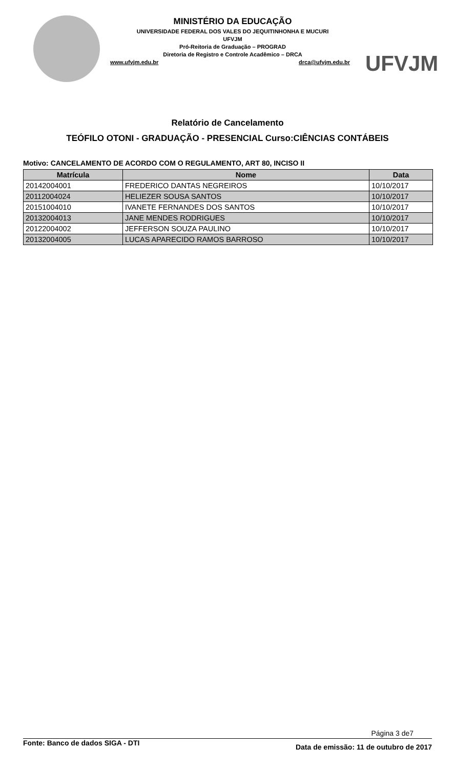MINISTÉRIO DA EDUCAÇÃO
UNIVERSIDADE FEDERAL DOS VALES DO JEQUITINHONHA E MUCURI
UFVJM
Pró-Reitoria de Graduação – PROGRAD
Diretoria de Registro e Controle Acadêmico – DRCA
www.ufvjm.edu.br drca@ufvjm.edu.br
UFVJM
Relatório de Cancelamento
TEÓFILO OTONI - GRADUAÇÃO - PRESENCIAL Curso:CIÊNCIAS CONTÁBEIS
Motivo: CANCELAMENTO DE ACORDO COM O REGULAMENTO, ART 80, INCISO II
| Matrícula | Nome | Data |
| --- | --- | --- |
| 20142004001 | FREDERICO DANTAS NEGREIROS | 10/10/2017 |
| 20112004024 | HELIEZER SOUSA SANTOS | 10/10/2017 |
| 20151004010 | IVANETE FERNANDES DOS SANTOS | 10/10/2017 |
| 20132004013 | JANE MENDES RODRIGUES | 10/10/2017 |
| 20122004002 | JEFFERSON SOUZA PAULINO | 10/10/2017 |
| 20132004005 | LUCAS APARECIDO RAMOS BARROSO | 10/10/2017 |
Página 3 de7
Fonte: Banco de dados SIGA - DTI Data de emissão: 11 de outubro de 2017